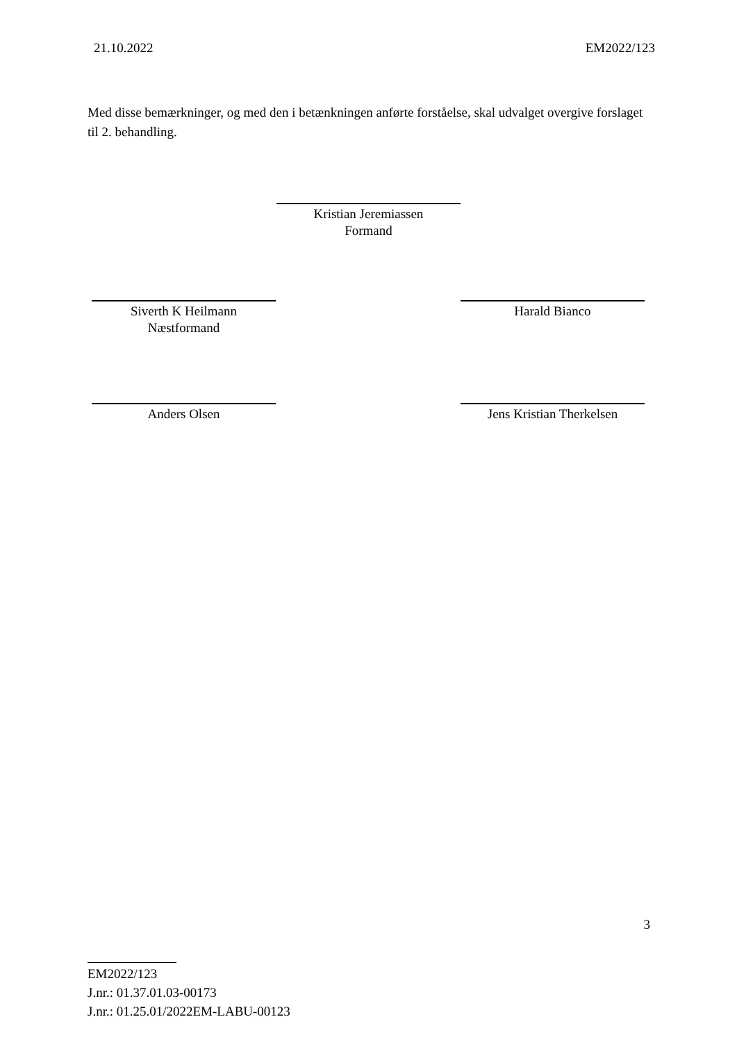21.10.2022 EM2022/123
Med disse bemærkninger, og med den i betænkningen anførte forståelse, skal udvalget overgive forslaget til 2. behandling.
Kristian Jeremiassen
Formand
Siverth K Heilmann
Næstformand
Harald Bianco
Anders Olsen Jens Kristian Therkelsen
3
EM2022/123
J.nr.: 01.37.01.03-00173
J.nr.: 01.25.01/2022EM-LABU-00123